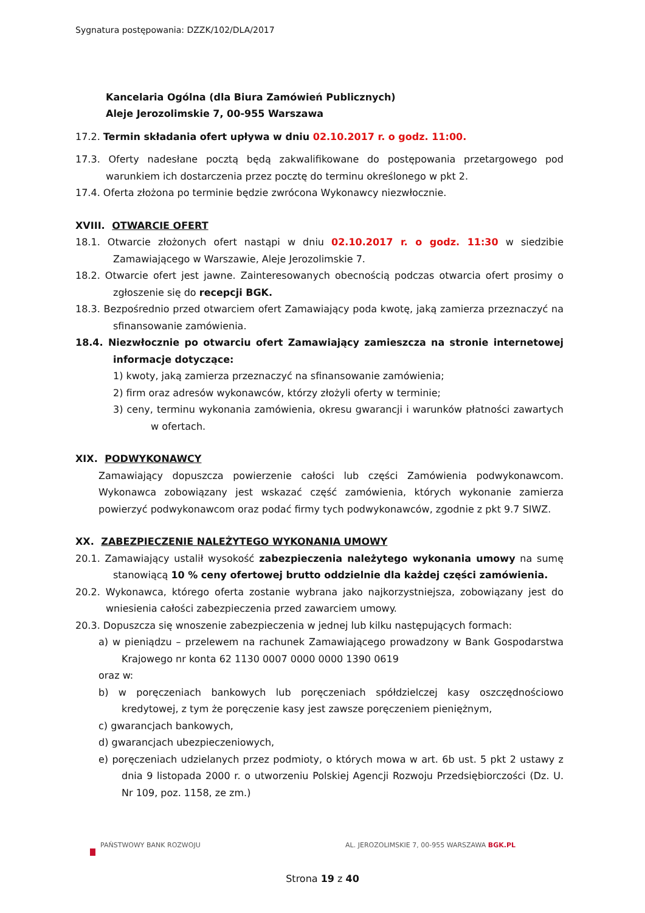Sygnatura postępowania: DZZK/102/DLA/2017
Kancelaria Ogólna (dla Biura Zamówień Publicznych)
Aleje Jerozolimskie 7, 00-955 Warszawa
17.2. Termin składania ofert upływa w dniu 02.10.2017 r. o godz. 11:00.
17.3. Oferty nadesłane pocztą będą zakwalifikowane do postępowania przetargowego pod warunkiem ich dostarczenia przez pocztę do terminu określonego w pkt 2.
17.4. Oferta złożona po terminie będzie zwrócona Wykonawcy niezwłocznie.
XVIII. OTWARCIE OFERT
18.1. Otwarcie złożonych ofert nastąpi w dniu 02.10.2017 r. o godz. 11:30 w siedzibie Zamawiającego w Warszawie, Aleje Jerozolimskie 7.
18.2. Otwarcie ofert jest jawne. Zainteresowanych obecnością podczas otwarcia ofert prosimy o zgłoszenie się do recepcji BGK.
18.3. Bezpośrednio przed otwarciem ofert Zamawiający poda kwotę, jaką zamierza przeznaczyć na sfinansowanie zamówienia.
18.4. Niezwłocznie po otwarciu ofert Zamawiający zamieszcza na stronie internetowej informacje dotyczące:
1) kwoty, jaką zamierza przeznaczyć na sfinansowanie zamówienia;
2) firm oraz adresów wykonawców, którzy złożyli oferty w terminie;
3) ceny, terminu wykonania zamówienia, okresu gwarancji i warunków płatności zawartych w ofertach.
XIX. PODWYKONAWCY
Zamawiający dopuszcza powierzenie całości lub części Zamówienia podwykonawcom. Wykonawca zobowiązany jest wskazać część zamówienia, których wykonanie zamierza powierzyć podwykonawcom oraz podać firmy tych podwykonawców, zgodnie z pkt 9.7 SIWZ.
XX. ZABEZPIECZENIE NALEŻYTEGO WYKONANIA UMOWY
20.1. Zamawiający ustalił wysokość zabezpieczenia należytego wykonania umowy na sumę stanowiącą 10 % ceny ofertowej brutto oddzielnie dla każdej części zamówienia.
20.2. Wykonawca, którego oferta zostanie wybrana jako najkorzystniejsza, zobowiązany jest do wniesienia całości zabezpieczenia przed zawarciem umowy.
20.3. Dopuszcza się wnoszenie zabezpieczenia w jednej lub kilku następujących formach:
a) w pieniądzu – przelewem na rachunek Zamawiającego prowadzony w Bank Gospodarstwa Krajowego nr konta 62 1130 0007 0000 0000 1390 0619
oraz w:
b) w poręczeniach bankowych lub poręczeniach spółdzielczej kasy oszczędnościowo kredytowej, z tym że poręczenie kasy jest zawsze poręczeniem pieniężnym,
c) gwarancjach bankowych,
d) gwarancjach ubezpieczeniowych,
e) poręczeniach udzielanych przez podmioty, o których mowa w art. 6b ust. 5 pkt 2 ustawy z dnia 9 listopada 2000 r. o utworzeniu Polskiej Agencji Rozwoju Przedsiębiorczości (Dz. U. Nr 109, poz. 1158, ze zm.)
PAŃSTWOWY BANK ROZWOJU AL. JEROZOLIMSKIE 7, 00-955 WARSZAWA BGK.PL
Strona 19 z 40